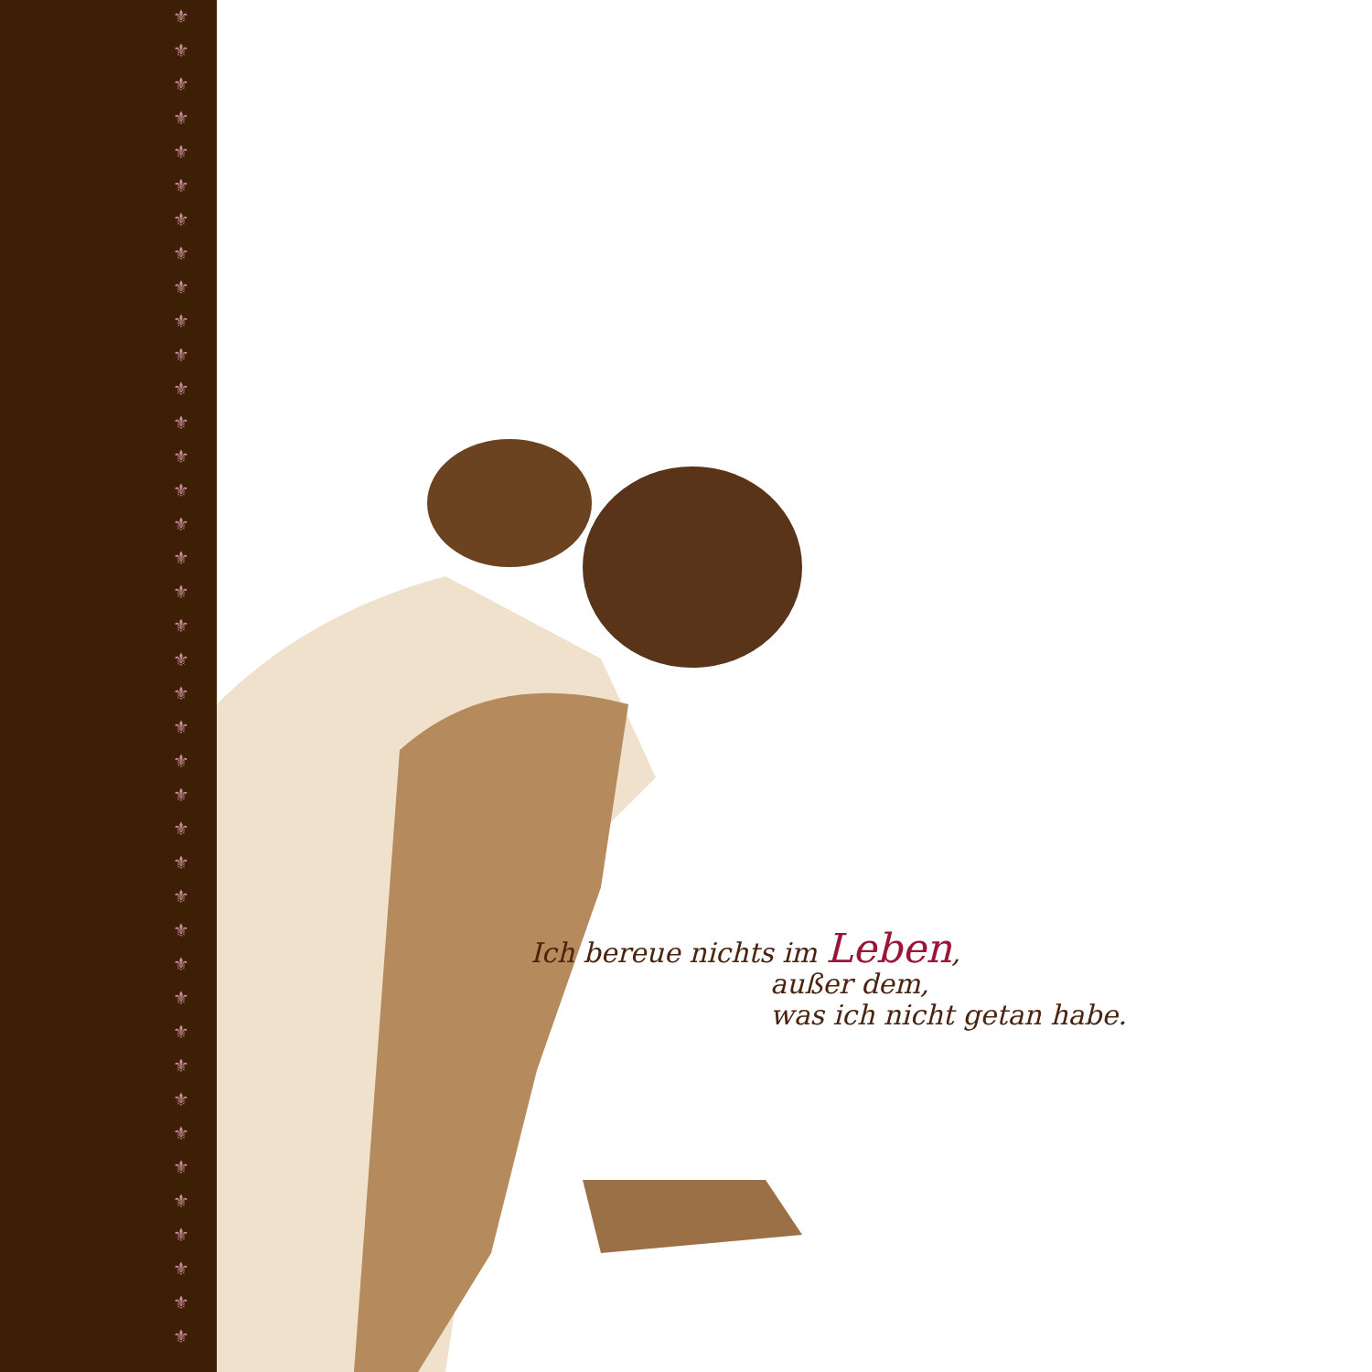⚜
⚜
⚜
⚜
⚜
⚜
⚜
⚜
⚜
⚜
⚜
⚜
⚜
⚜
⚜
⚜
⚜
⚜
⚜
⚜
⚜
⚜
⚜
⚜
⚜
⚜
⚜
⚜
⚜
⚜
⚜
⚜
⚜
⚜
⚜
⚜
⚜
⚜
⚜
⚜
Ich bereue nichts im Leben,
außer dem,
was ich nicht getan habe.